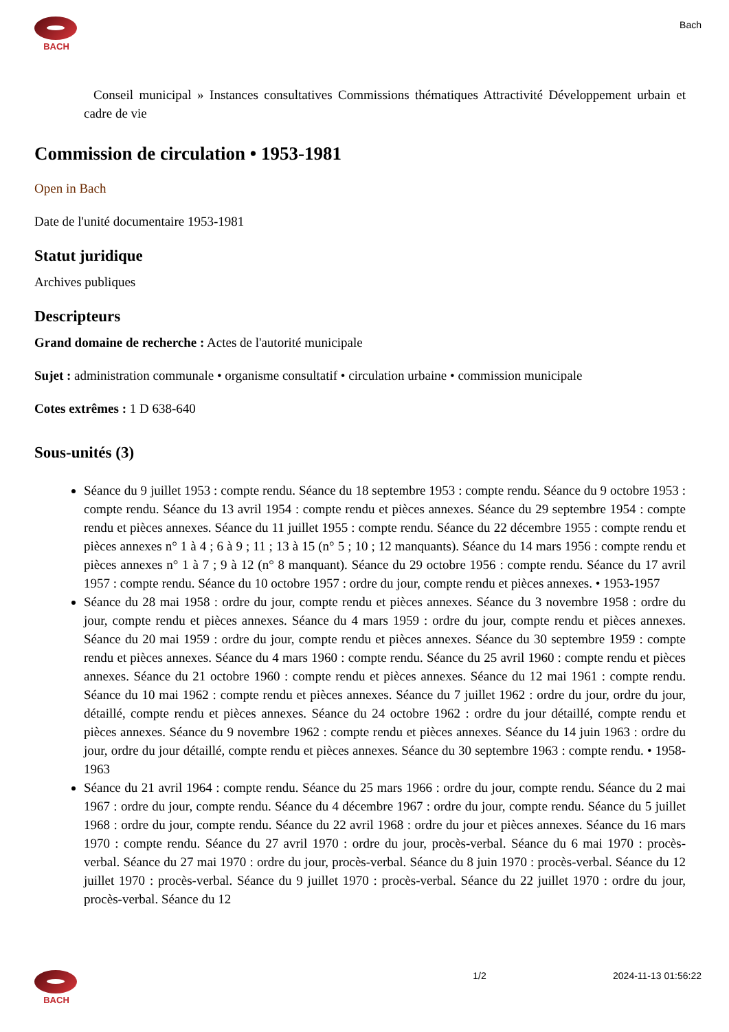BACH
Bach
Conseil municipal » Instances consultatives Commissions thématiques Attractivité Développement urbain et cadre de vie
Commission de circulation • 1953-1981
Open in Bach
Date de l'unité documentaire 1953-1981
Statut juridique
Archives publiques
Descripteurs
Grand domaine de recherche : Actes de l'autorité municipale
Sujet : administration communale • organisme consultatif • circulation urbaine • commission municipale
Cotes extrêmes : 1 D 638-640
Sous-unités (3)
Séance du 9 juillet 1953 : compte rendu. Séance du 18 septembre 1953 : compte rendu. Séance du 9 octobre 1953 : compte rendu. Séance du 13 avril 1954 : compte rendu et pièces annexes. Séance du 29 septembre 1954 : compte rendu et pièces annexes. Séance du 11 juillet 1955 : compte rendu. Séance du 22 décembre 1955 : compte rendu et pièces annexes n° 1 à 4 ; 6 à 9 ; 11 ; 13 à 15 (n° 5 ; 10 ; 12 manquants). Séance du 14 mars 1956 : compte rendu et pièces annexes n° 1 à 7 ; 9 à 12 (n° 8 manquant). Séance du 29 octobre 1956 : compte rendu. Séance du 17 avril 1957 : compte rendu. Séance du 10 octobre 1957 : ordre du jour, compte rendu et pièces annexes. • 1953-1957
Séance du 28 mai 1958 : ordre du jour, compte rendu et pièces annexes. Séance du 3 novembre 1958 : ordre du jour, compte rendu et pièces annexes. Séance du 4 mars 1959 : ordre du jour, compte rendu et pièces annexes. Séance du 20 mai 1959 : ordre du jour, compte rendu et pièces annexes. Séance du 30 septembre 1959 : compte rendu et pièces annexes. Séance du 4 mars 1960 : compte rendu. Séance du 25 avril 1960 : compte rendu et pièces annexes. Séance du 21 octobre 1960 : compte rendu et pièces annexes. Séance du 12 mai 1961 : compte rendu. Séance du 10 mai 1962 : compte rendu et pièces annexes. Séance du 7 juillet 1962 : ordre du jour, ordre du jour, détaillé, compte rendu et pièces annexes. Séance du 24 octobre 1962 : ordre du jour détaillé, compte rendu et pièces annexes. Séance du 9 novembre 1962 : compte rendu et pièces annexes. Séance du 14 juin 1963 : ordre du jour, ordre du jour détaillé, compte rendu et pièces annexes. Séance du 30 septembre 1963 : compte rendu. • 1958-1963
Séance du 21 avril 1964 : compte rendu. Séance du 25 mars 1966 : ordre du jour, compte rendu. Séance du 2 mai 1967 : ordre du jour, compte rendu. Séance du 4 décembre 1967 : ordre du jour, compte rendu. Séance du 5 juillet 1968 : ordre du jour, compte rendu. Séance du 22 avril 1968 : ordre du jour et pièces annexes. Séance du 16 mars 1970 : compte rendu. Séance du 27 avril 1970 : ordre du jour, procès-verbal. Séance du 6 mai 1970 : procès-verbal. Séance du 27 mai 1970 : ordre du jour, procès-verbal. Séance du 8 juin 1970 : procès-verbal. Séance du 12 juillet 1970 : procès-verbal. Séance du 9 juillet 1970 : procès-verbal. Séance du 22 juillet 1970 : ordre du jour, procès-verbal. Séance du 12
BACH 1/2 2024-11-13 01:56:22